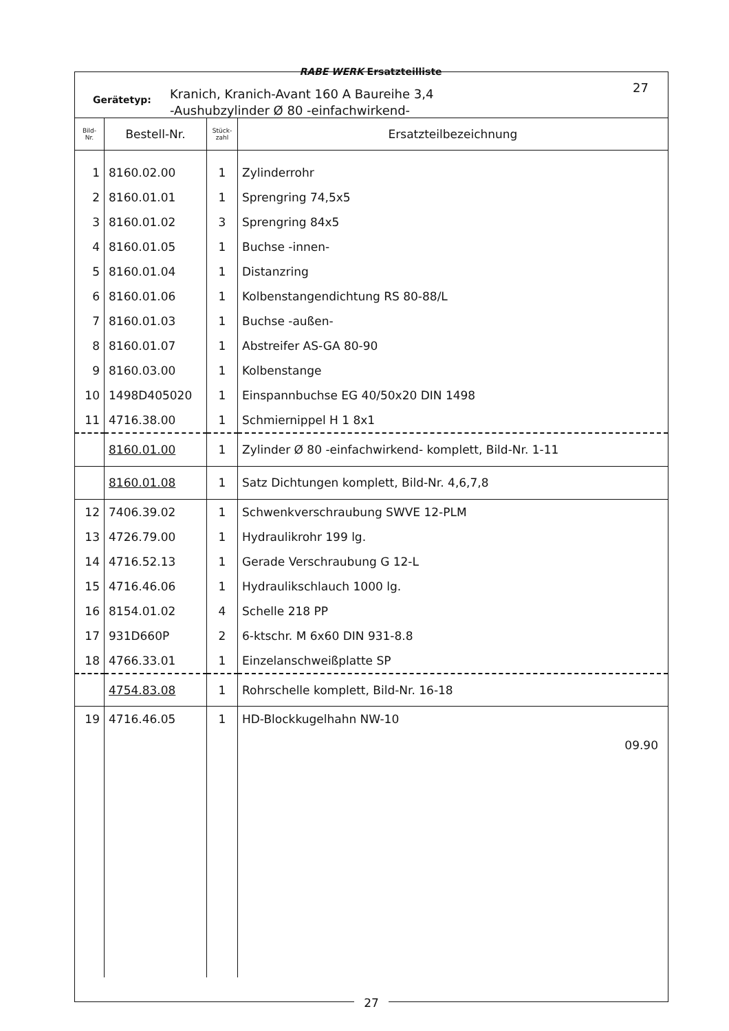RABE WERK Ersatzteilliste
Gerätetyp:
Kranich, Kranich-Avant 160 A Baureihe 3,4
-Aushubzylinder Ø 80 -einfachwirkend-
27
| Bild- Nr. | Bestell-Nr. | Stück- zahl | Ersatzteilbezeichnung |
| --- | --- | --- | --- |
| 1 | 8160.02.00 | 1 | Zylinderrohr |
| 2 | 8160.01.01 | 1 | Sprengring 74,5x5 |
| 3 | 8160.01.02 | 3 | Sprengring 84x5 |
| 4 | 8160.01.05 | 1 | Buchse -innen- |
| 5 | 8160.01.04 | 1 | Distanzring |
| 6 | 8160.01.06 | 1 | Kolbenstangendichtung RS 80-88/L |
| 7 | 8160.01.03 | 1 | Buchse -außen- |
| 8 | 8160.01.07 | 1 | Abstreifer AS-GA 80-90 |
| 9 | 8160.03.00 | 1 | Kolbenstange |
| 10 | 1498D405020 | 1 | Einspannbuchse EG 40/50x20 DIN 1498 |
| 11 | 4716.38.00 | 1 | Schmiernippel H 1 8x1 |
| | 8160.01.00 | 1 | Zylinder Ø 80 -einfachwirkend- komplett, Bild-Nr. 1-11 |
| | 8160.01.08 | 1 | Satz Dichtungen komplett, Bild-Nr. 4,6,7,8 |
| 12 | 7406.39.02 | 1 | Schwenkverschraubung SWVE 12-PLM |
| 13 | 4726.79.00 | 1 | Hydraulikrohr 199 lg. |
| 14 | 4716.52.13 | 1 | Gerade Verschraubung G 12-L |
| 15 | 4716.46.06 | 1 | Hydraulikschlauch 1000 lg. |
| 16 | 8154.01.02 | 4 | Schelle 218 PP |
| 17 | 931D660P | 2 | 6-ktschr. M 6x60 DIN 931-8.8 |
| 18 | 4766.33.01 | 1 | Einzelanschweißplatte SP |
| | 4754.83.08 | 1 | Rohrschelle komplett, Bild-Nr. 16-18 |
| 19 | 4716.46.05 | 1 | HD-Blockkugelhahn NW-10 |
| | | | 09.90 |
27